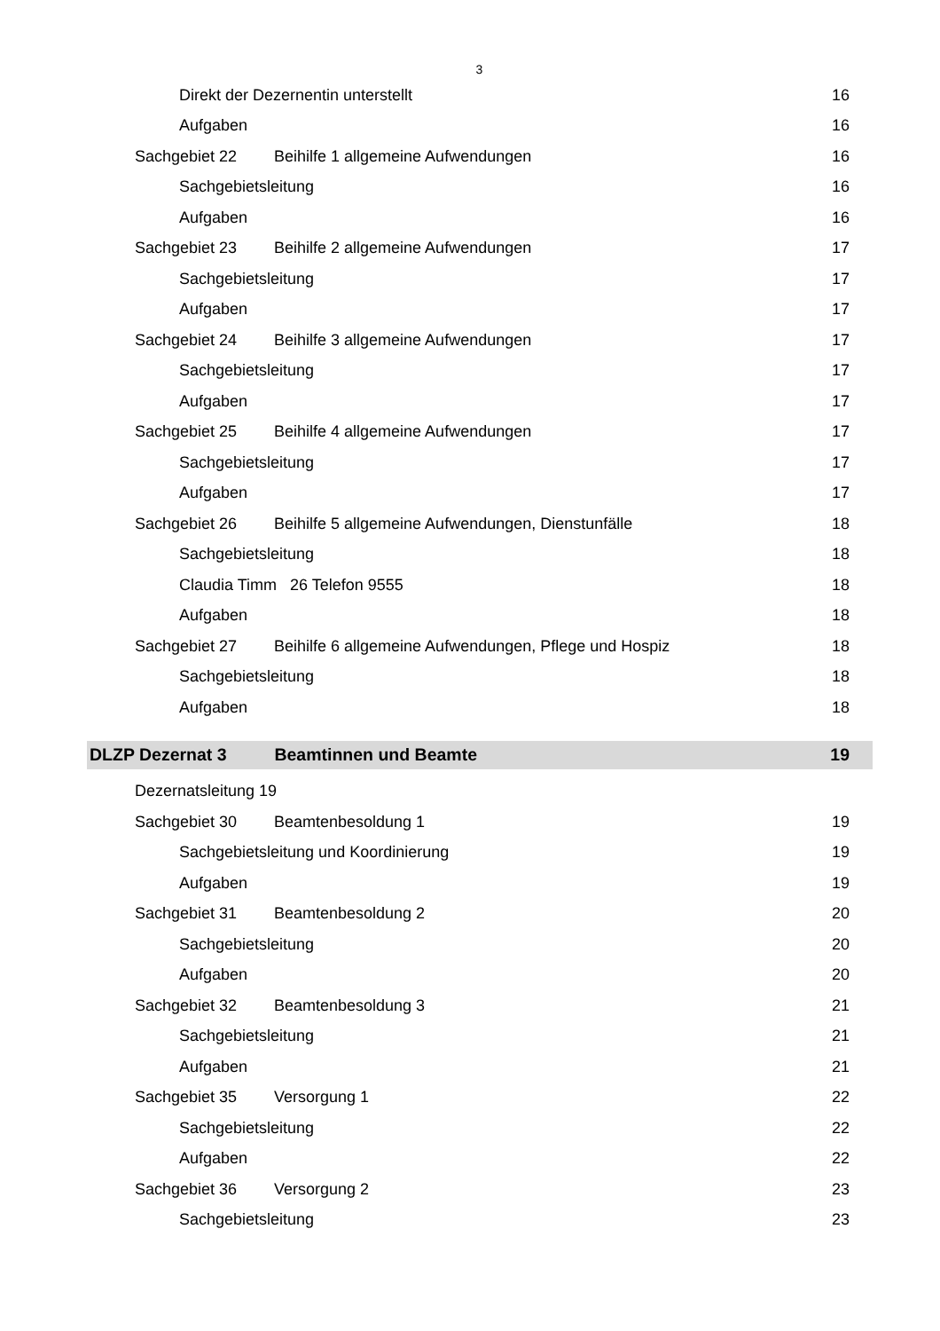3
Direkt der Dezernentin unterstellt 16
Aufgaben 16
Sachgebiet 22 Beihilfe 1 allgemeine Aufwendungen 16
Sachgebietsleitung 16
Aufgaben 16
Sachgebiet 23 Beihilfe 2 allgemeine Aufwendungen 17
Sachgebietsleitung 17
Aufgaben 17
Sachgebiet 24 Beihilfe 3 allgemeine Aufwendungen 17
Sachgebietsleitung 17
Aufgaben 17
Sachgebiet 25 Beihilfe 4 allgemeine Aufwendungen 17
Sachgebietsleitung 17
Aufgaben 17
Sachgebiet 26 Beihilfe 5 allgemeine Aufwendungen, Dienstunfälle 18
Sachgebietsleitung 18
Claudia Timm 26 Telefon 9555 18
Aufgaben 18
Sachgebiet 27 Beihilfe 6 allgemeine Aufwendungen, Pflege und Hospiz 18
Sachgebietsleitung 18
Aufgaben 18
DLZP Dezernat 3 Beamtinnen und Beamte 19
Dezernatsleitung 19
Sachgebiet 30 Beamtenbesoldung 1 19
Sachgebietsleitung und Koordinierung 19
Aufgaben 19
Sachgebiet 31 Beamtenbesoldung 2 20
Sachgebietsleitung 20
Aufgaben 20
Sachgebiet 32 Beamtenbesoldung 3 21
Sachgebietsleitung 21
Aufgaben 21
Sachgebiet 35 Versorgung 1 22
Sachgebietsleitung 22
Aufgaben 22
Sachgebiet 36 Versorgung 2 23
Sachgebietsleitung 23